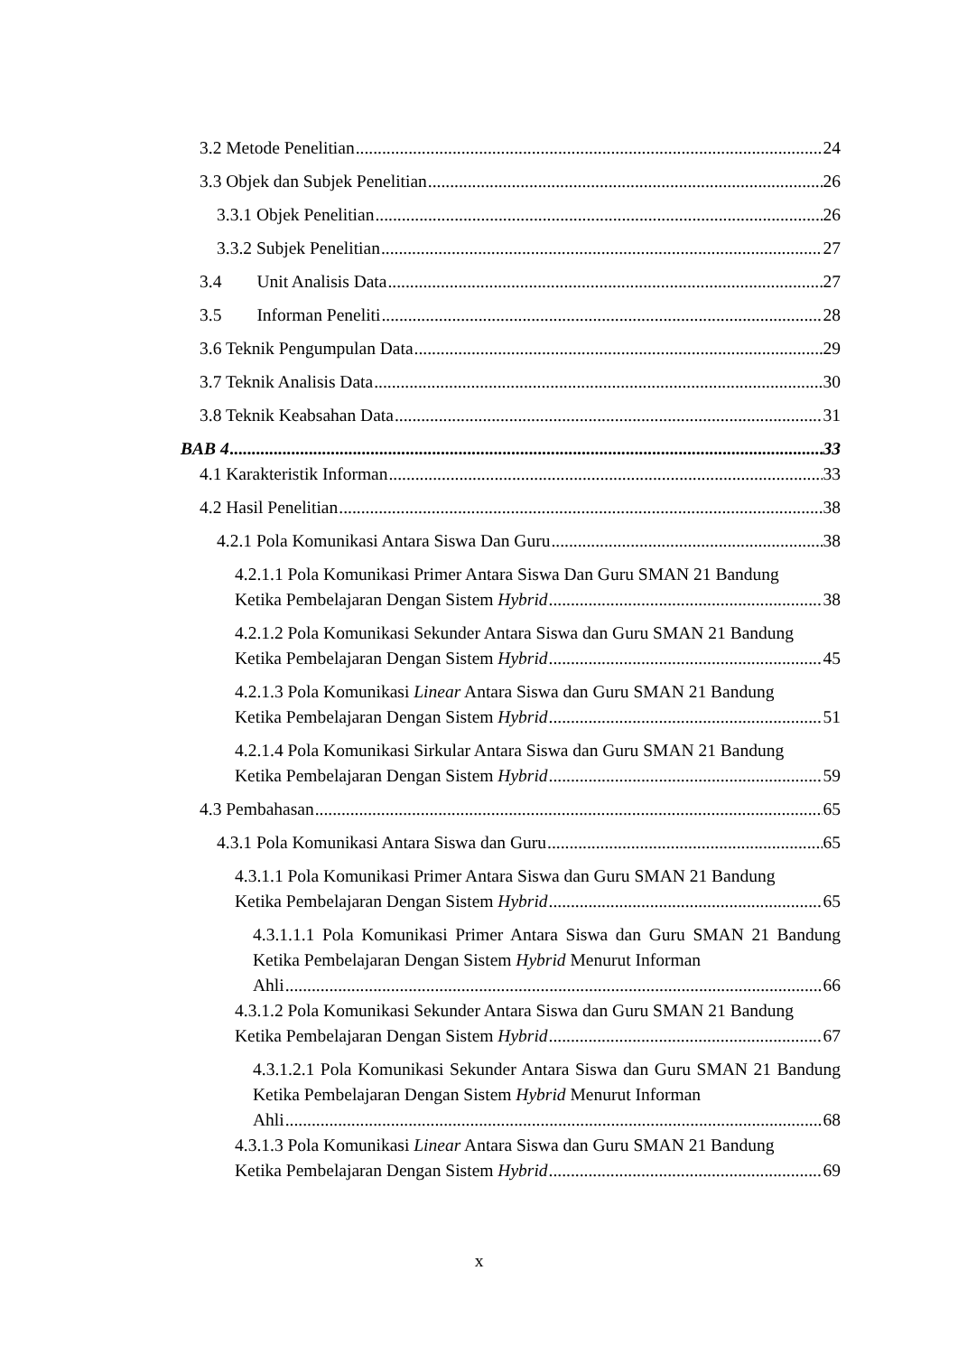3.2 Metode Penelitian 24
3.3 Objek dan Subjek Penelitian 26
3.3.1 Objek Penelitian 26
3.3.2 Subjek Penelitian 27
3.4 Unit Analisis Data 27
3.5 Informan Peneliti 28
3.6 Teknik Pengumpulan Data 29
3.7 Teknik Analisis Data 30
3.8 Teknik Keabsahan Data 31
BAB 4 33
4.1 Karakteristik Informan 33
4.2 Hasil Penelitian 38
4.2.1 Pola Komunikasi Antara Siswa Dan Guru 38
4.2.1.1 Pola Komunikasi Primer Antara Siswa Dan Guru SMAN 21 Bandung
Ketika Pembelajaran Dengan Sistem Hybrid 38
4.2.1.2 Pola Komunikasi Sekunder Antara Siswa dan Guru SMAN 21 Bandung
Ketika Pembelajaran Dengan Sistem Hybrid 45
4.2.1.3 Pola Komunikasi Linear Antara Siswa dan Guru SMAN 21 Bandung
Ketika Pembelajaran Dengan Sistem Hybrid 51
4.2.1.4 Pola Komunikasi Sirkular Antara Siswa dan Guru SMAN 21 Bandung
Ketika Pembelajaran Dengan Sistem Hybrid 59
4.3 Pembahasan 65
4.3.1 Pola Komunikasi Antara Siswa dan Guru 65
4.3.1.1 Pola Komunikasi Primer Antara Siswa dan Guru SMAN 21 Bandung
Ketika Pembelajaran Dengan Sistem Hybrid 65
4.3.1.1.1 Pola Komunikasi Primer Antara Siswa dan Guru SMAN 21 Bandung Ketika Pembelajaran Dengan Sistem Hybrid Menurut Informan
Ahli 66
4.3.1.2 Pola Komunikasi Sekunder Antara Siswa dan Guru SMAN 21 Bandung
Ketika Pembelajaran Dengan Sistem Hybrid 67
4.3.1.2.1 Pola Komunikasi Sekunder Antara Siswa dan Guru SMAN 21 Bandung Ketika Pembelajaran Dengan Sistem Hybrid Menurut Informan
Ahli 68
4.3.1.3 Pola Komunikasi Linear Antara Siswa dan Guru SMAN 21 Bandung
Ketika Pembelajaran Dengan Sistem Hybrid 69
x